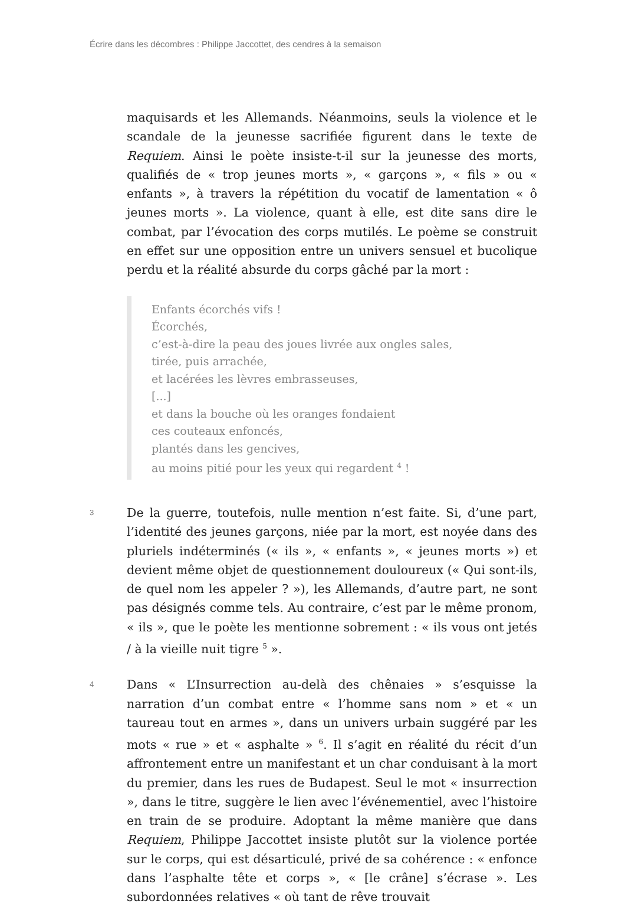Écrire dans les décombres : Philippe Jaccottet, des cendres à la semaison
maquisards et les Allemands. Néanmoins, seuls la violence et le scandale de la jeunesse sacrifiée figurent dans le texte de Requiem. Ainsi le poète insiste-t-il sur la jeunesse des morts, qualifiés de « trop jeunes morts », « garçons », « fils » ou « enfants », à travers la répétition du vocatif de lamentation « ô jeunes morts ». La violence, quant à elle, est dite sans dire le combat, par l’évocation des corps mutilés. Le poème se construit en effet sur une opposition entre un univers sensuel et bucolique perdu et la réalité absurde du corps gâché par la mort :
Enfants écorchés vifs !
Écorchés,
c’est-à-dire la peau des joues livrée aux ongles sales,
tirée, puis arrachée,
et lacérées les lèvres embrasseuses,
[...]
et dans la bouche où les oranges fondaient
ces couteaux enfoncés,
plantés dans les gencives,
au moins pitié pour les yeux qui regardent <sup>4</sup> !
3
De la guerre, toutefois, nulle mention n’est faite. Si, d’une part, l’identité des jeunes garçons, niée par la mort, est noyée dans des pluriels indéterminés (« ils », « enfants », « jeunes morts ») et devient même objet de questionnement douloureux (« Qui sont-ils, de quel nom les appeler ? »), les Allemands, d’autre part, ne sont pas désignés comme tels. Au contraire, c’est par le même pronom, « ils », que le poète les mentionne sobrement : « ils vous ont jetés / à la vieille nuit tigre <sup>5</sup> ».
4
Dans « L’Insurrection au-delà des chênaies » s’esquisse la narration d’un combat entre « l’homme sans nom » et « un taureau tout en armes », dans un univers urbain suggéré par les mots « rue » et « asphalte » <sup>6</sup>. Il s’agit en réalité du récit d’un affrontement entre un manifestant et un char conduisant à la mort du premier, dans les rues de Budapest. Seul le mot « insurrection », dans le titre, suggère le lien avec l’événementiel, avec l’histoire en train de se produire. Adoptant la même manière que dans Requiem, Philippe Jaccottet insiste plutôt sur la violence portée sur le corps, qui est désarticulé, privé de sa cohérence : « enfonce dans l’asphalte tête et corps », « [le crâne] s’écrase ». Les subordonnées relatives « où tant de rêve trouvait